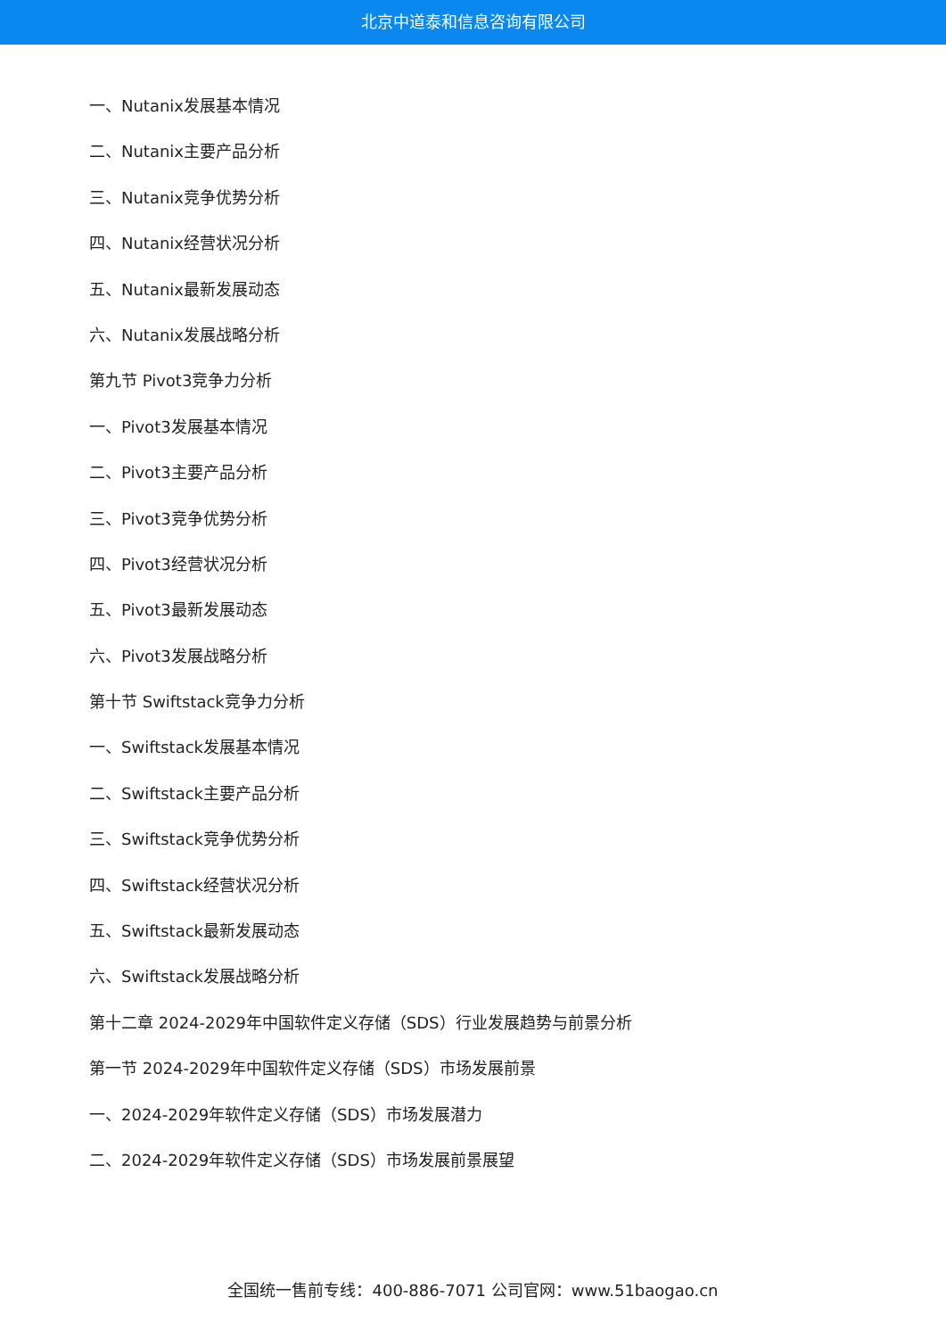北京中道泰和信息咨询有限公司
一、Nutanix发展基本情况
二、Nutanix主要产品分析
三、Nutanix竞争优势分析
四、Nutanix经营状况分析
五、Nutanix最新发展动态
六、Nutanix发展战略分析
第九节 Pivot3竞争力分析
一、Pivot3发展基本情况
二、Pivot3主要产品分析
三、Pivot3竞争优势分析
四、Pivot3经营状况分析
五、Pivot3最新发展动态
六、Pivot3发展战略分析
第十节 Swiftstack竞争力分析
一、Swiftstack发展基本情况
二、Swiftstack主要产品分析
三、Swiftstack竞争优势分析
四、Swiftstack经营状况分析
五、Swiftstack最新发展动态
六、Swiftstack发展战略分析
第十二章 2024-2029年中国软件定义存储（SDS）行业发展趋势与前景分析
第一节 2024-2029年中国软件定义存储（SDS）市场发展前景
一、2024-2029年软件定义存储（SDS）市场发展潜力
二、2024-2029年软件定义存储（SDS）市场发展前景展望
全国统一售前专线：400-886-7071 公司官网：www.51baogao.cn